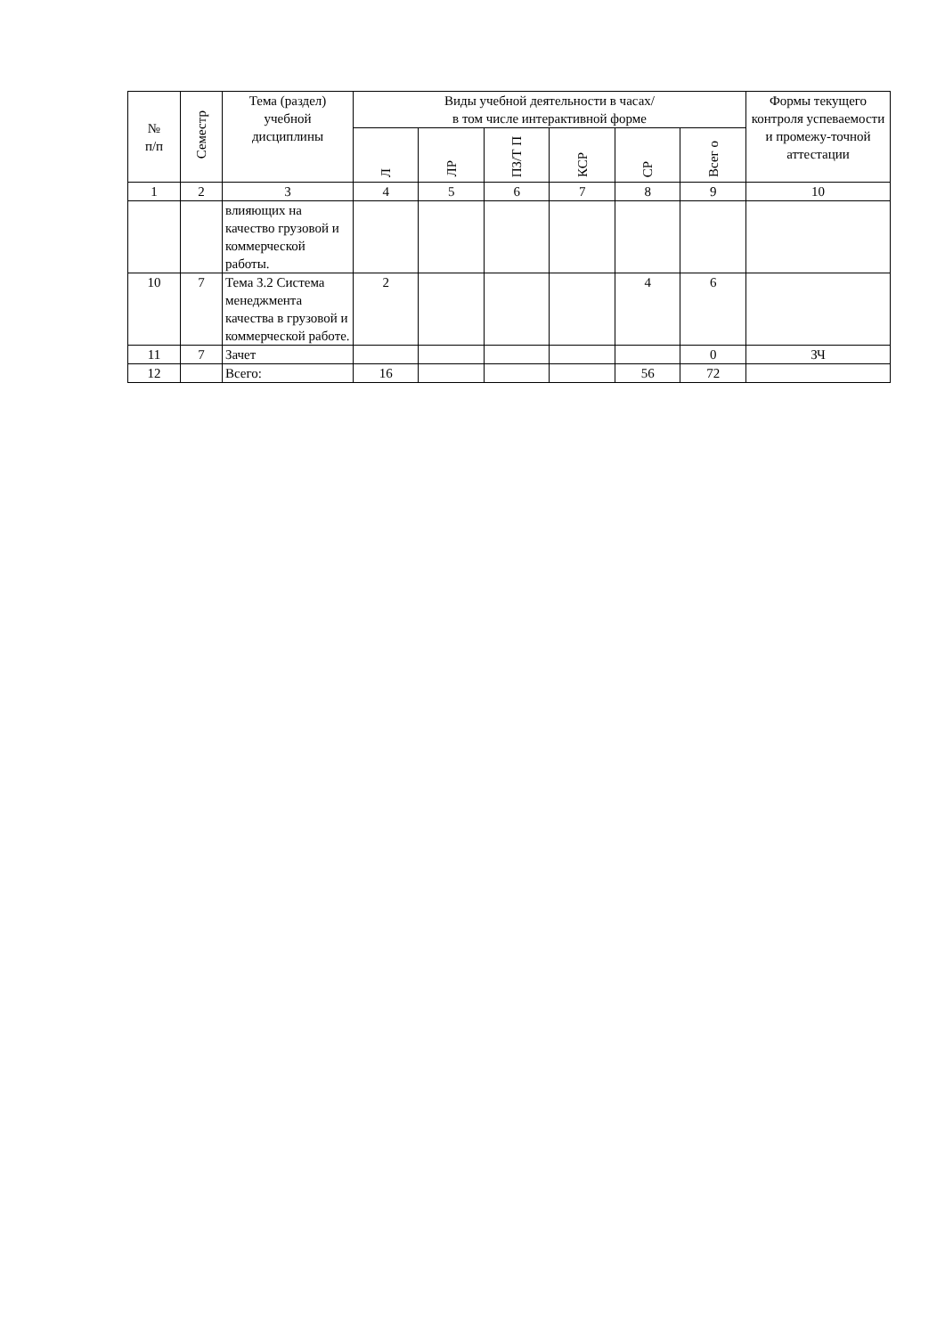| № п/п | Семестр | Тема (раздел) учебной дисциплины | Виды учебной деятельности в часах/ в том числе интерактивной форме | | | | | | Формы текущего контроля успеваемости и промежу-точной аттестации |
| --- | --- | --- | --- | --- | --- | --- | --- | --- | --- |
| | | | Л | ЛР | ПЗ/Т П | КСР | СР | Всег о | |
| 1 | 2 | 3 | 4 | 5 | 6 | 7 | 8 | 9 | 10 |
| | | влияющих на качество грузовой и коммерческой работы. | | | | | | | |
| 10 | 7 | Тема 3.2 Система менеджмента качества в грузовой и коммерческой работе. | 2 | | | | 4 | 6 | |
| 11 | 7 | Зачет | | | | | | 0 | ЗЧ |
| 12 | | Всего: | 16 | | | | 56 | 72 | |